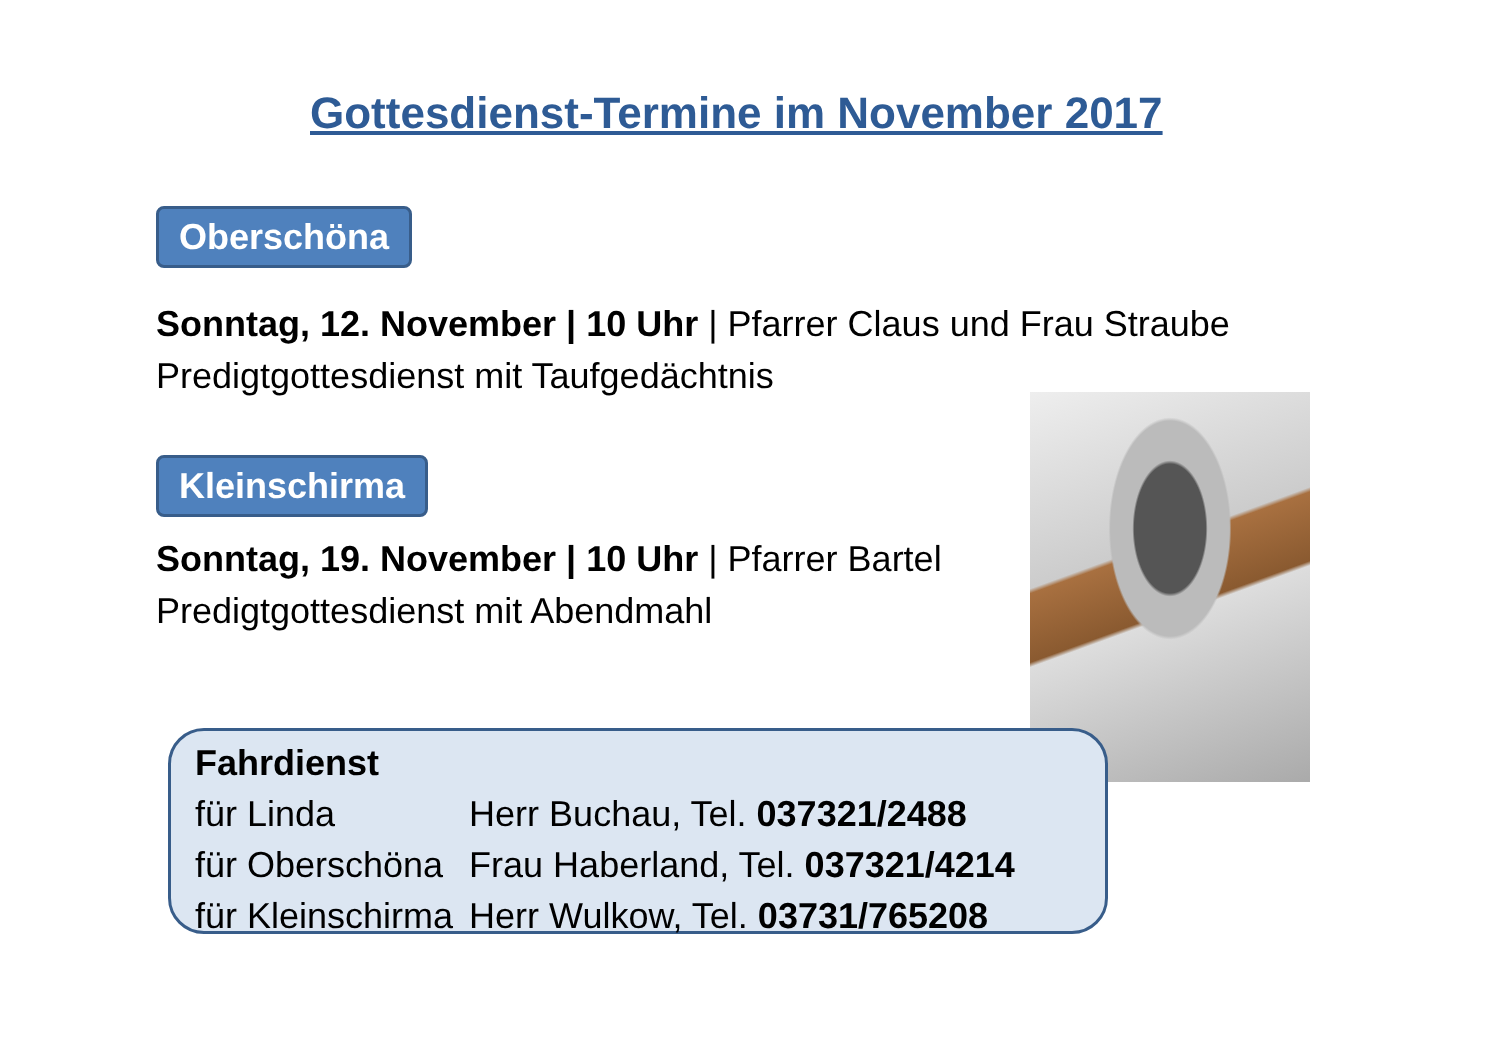Gottesdienst-Termine im November 2017
Oberschöna
Sonntag, 12. November | 10 Uhr | Pfarrer Claus und Frau Straube
Predigtgottesdienst mit Taufgedächtnis
Kleinschirma
Sonntag, 19. November | 10 Uhr | Pfarrer Bartel
Predigtgottesdienst mit Abendmahl
Fahrdienst
| für Linda | Herr Buchau, Tel. 037321/2488 |
| für Oberschöna | Frau Haberland, Tel. 037321/4214 |
| für Kleinschirma | Herr Wulkow, Tel. 03731/765208 |